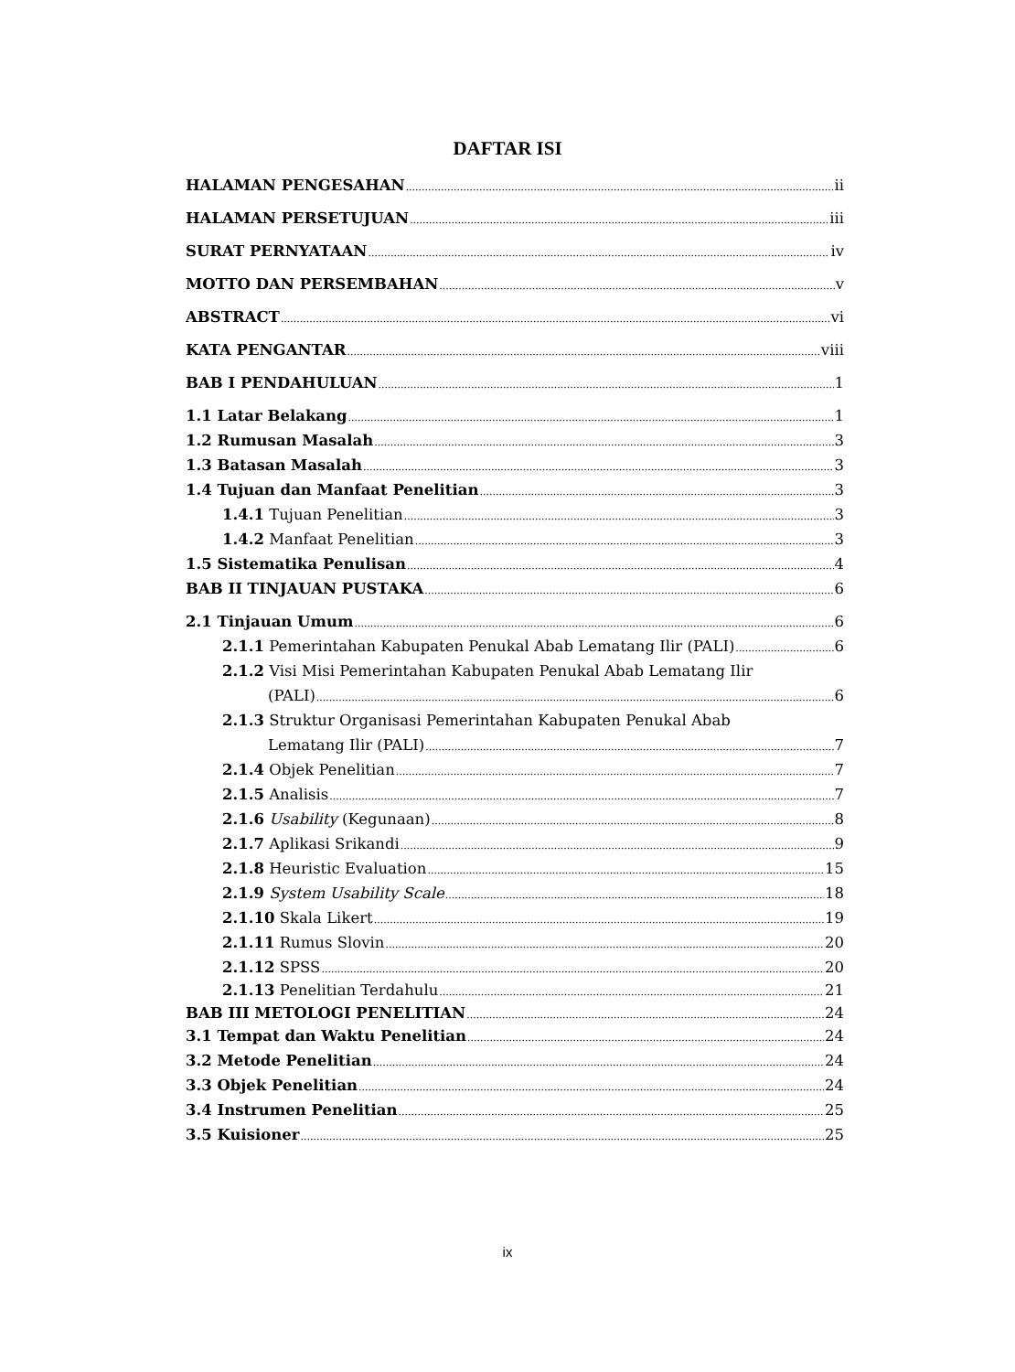DAFTAR ISI
HALAMAN PENGESAHAN ii
HALAMAN PERSETUJUAN iii
SURAT PERNYATAAN iv
MOTTO DAN PERSEMBAHAN v
ABSTRACT vi
KATA PENGANTAR viii
BAB I PENDAHULUAN 1
1.1 Latar Belakang 1
1.2 Rumusan Masalah 3
1.3 Batasan Masalah 3
1.4 Tujuan dan Manfaat Penelitian 3
1.4.1 Tujuan Penelitian 3
1.4.2 Manfaat Penelitian 3
1.5 Sistematika Penulisan 4
BAB II TINJAUAN PUSTAKA 6
2.1 Tinjauan Umum 6
2.1.1 Pemerintahan Kabupaten Penukal Abab Lematang Ilir (PALI) 6
2.1.2 Visi Misi Pemerintahan Kabupaten Penukal Abab Lematang Ilir
(PALI) 6
2.1.3 Struktur Organisasi Pemerintahan Kabupaten Penukal Abab
Lematang Ilir (PALI) 7
2.1.4 Objek Penelitian 7
2.1.5 Analisis 7
2.1.6 Usability (Kegunaan) 8
2.1.7 Aplikasi Srikandi 9
2.1.8 Heuristic Evaluation 15
2.1.9 System Usability Scale 18
2.1.10 Skala Likert 19
2.1.11 Rumus Slovin 20
2.1.12 SPSS 20
2.1.13 Penelitian Terdahulu 21
BAB III METOLOGI PENELITIAN 24
3.1 Tempat dan Waktu Penelitian 24
3.2 Metode Penelitian 24
3.3 Objek Penelitian 24
3.4 Instrumen Penelitian 25
3.5 Kuisioner 25
ix